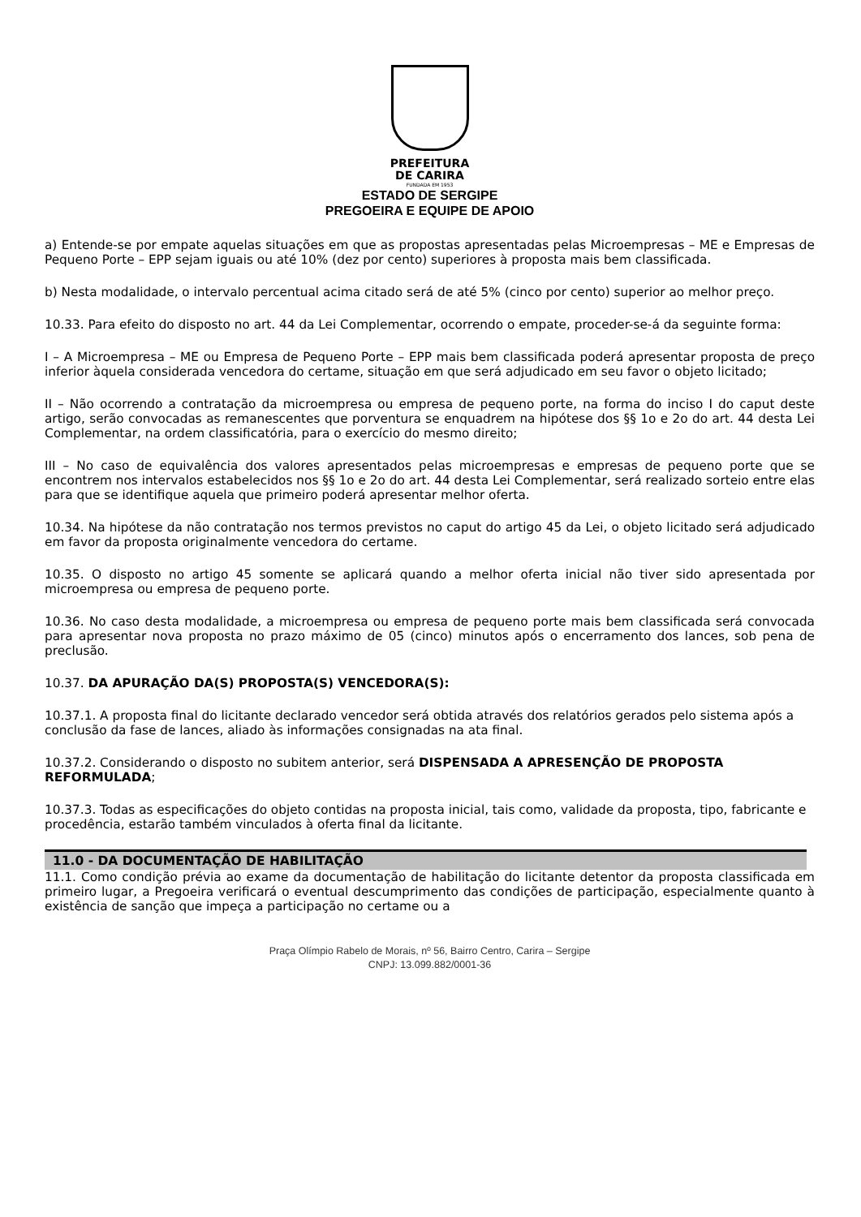PREFEITURA
DE CARIRA
FUNDADA EM 1953
ESTADO DE SERGIPE
PREGOEIRA E EQUIPE DE APOIO
a) Entende-se por empate aquelas situações em que as propostas apresentadas pelas Microempresas – ME e Empresas de Pequeno Porte – EPP sejam iguais ou até 10% (dez por cento) superiores à proposta mais bem classificada.
b) Nesta modalidade, o intervalo percentual acima citado será de até 5% (cinco por cento) superior ao melhor preço.
10.33. Para efeito do disposto no art. 44 da Lei Complementar, ocorrendo o empate, proceder-se-á da seguinte forma:
I – A Microempresa – ME ou Empresa de Pequeno Porte – EPP mais bem classificada poderá apresentar proposta de preço inferior àquela considerada vencedora do certame, situação em que será adjudicado em seu favor o objeto licitado;
II – Não ocorrendo a contratação da microempresa ou empresa de pequeno porte, na forma do inciso I do caput deste artigo, serão convocadas as remanescentes que porventura se enquadrem na hipótese dos §§ 1o e 2o do art. 44 desta Lei Complementar, na ordem classificatória, para o exercício do mesmo direito;
III – No caso de equivalência dos valores apresentados pelas microempresas e empresas de pequeno porte que se encontrem nos intervalos estabelecidos nos §§ 1o e 2o do art. 44 desta Lei Complementar, será realizado sorteio entre elas para que se identifique aquela que primeiro poderá apresentar melhor oferta.
10.34. Na hipótese da não contratação nos termos previstos no caput do artigo 45 da Lei, o objeto licitado será adjudicado em favor da proposta originalmente vencedora do certame.
10.35. O disposto no artigo 45 somente se aplicará quando a melhor oferta inicial não tiver sido apresentada por microempresa ou empresa de pequeno porte.
10.36. No caso desta modalidade, a microempresa ou empresa de pequeno porte mais bem classificada será convocada para apresentar nova proposta no prazo máximo de 05 (cinco) minutos após o encerramento dos lances, sob pena de preclusão.
10.37. DA APURAÇÃO DA(S) PROPOSTA(S) VENCEDORA(S):
10.37.1. A proposta final do licitante declarado vencedor será obtida através dos relatórios gerados pelo sistema após a conclusão da fase de lances, aliado às informações consignadas na ata final.
10.37.2. Considerando o disposto no subitem anterior, será DISPENSADA A APRESENÇÃO DE PROPOSTA REFORMULADA;
10.37.3. Todas as especificações do objeto contidas na proposta inicial, tais como, validade da proposta, tipo, fabricante e procedência, estarão também vinculados à oferta final da licitante.
11.0 - DA DOCUMENTAÇÃO DE HABILITAÇÃO
11.1. Como condição prévia ao exame da documentação de habilitação do licitante detentor da proposta classificada em primeiro lugar, a Pregoeira verificará o eventual descumprimento das condições de participação, especialmente quanto à existência de sanção que impeça a participação no certame ou a
Praça Olímpio Rabelo de Morais, nº 56, Bairro Centro, Carira – Sergipe
CNPJ: 13.099.882/0001-36